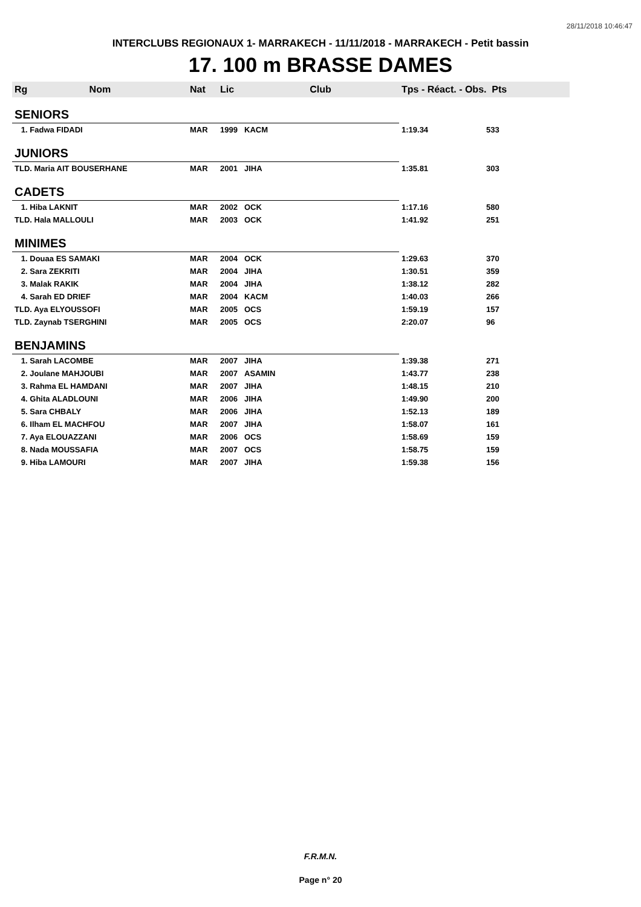28/11/2018 10:46:47
INTERCLUBS REGIONAUX 1- MARRAKECH - 11/11/2018 - MARRAKECH - Petit bassin
17. 100 m BRASSE DAMES
| Rg Nom | Nat | Lic | Club | Tps - Réact. - Obs. Pts | |
| --- | --- | --- | --- | --- | --- |
| SENIORS | | | | | |
| 1. Fadwa FIDADI | MAR | 1999 | KACM | 1:19.34 | 533 |
| JUNIORS | | | | | |
| TLD. Maria AIT BOUSERHANE | MAR | 2001 | JIHA | 1:35.81 | 303 |
| CADETS | | | | | |
| 1. Hiba LAKNIT | MAR | 2002 | OCK | 1:17.16 | 580 |
| TLD. Hala MALLOULI | MAR | 2003 | OCK | 1:41.92 | 251 |
| MINIMES | | | | | |
| 1. Douaa ES SAMAKI | MAR | 2004 | OCK | 1:29.63 | 370 |
| 2. Sara ZEKRITI | MAR | 2004 | JIHA | 1:30.51 | 359 |
| 3. Malak RAKIK | MAR | 2004 | JIHA | 1:38.12 | 282 |
| 4. Sarah ED DRIEF | MAR | 2004 | KACM | 1:40.03 | 266 |
| TLD. Aya ELYOUSSOFI | MAR | 2005 | OCS | 1:59.19 | 157 |
| TLD. Zaynab TSERGHINI | MAR | 2005 | OCS | 2:20.07 | 96 |
| BENJAMINS | | | | | |
| 1. Sarah LACOMBE | MAR | 2007 | JIHA | 1:39.38 | 271 |
| 2. Joulane MAHJOUBI | MAR | 2007 | ASAMIN | 1:43.77 | 238 |
| 3. Rahma EL HAMDANI | MAR | 2007 | JIHA | 1:48.15 | 210 |
| 4. Ghita ALADLOUNI | MAR | 2006 | JIHA | 1:49.90 | 200 |
| 5. Sara CHBALY | MAR | 2006 | JIHA | 1:52.13 | 189 |
| 6. Ilham EL MACHFOU | MAR | 2007 | JIHA | 1:58.07 | 161 |
| 7. Aya ELOUAZZANI | MAR | 2006 | OCS | 1:58.69 | 159 |
| 8. Nada MOUSSAFIA | MAR | 2007 | OCS | 1:58.75 | 159 |
| 9. Hiba LAMOURI | MAR | 2007 | JIHA | 1:59.38 | 156 |
F.R.M.N.
Page n° 20